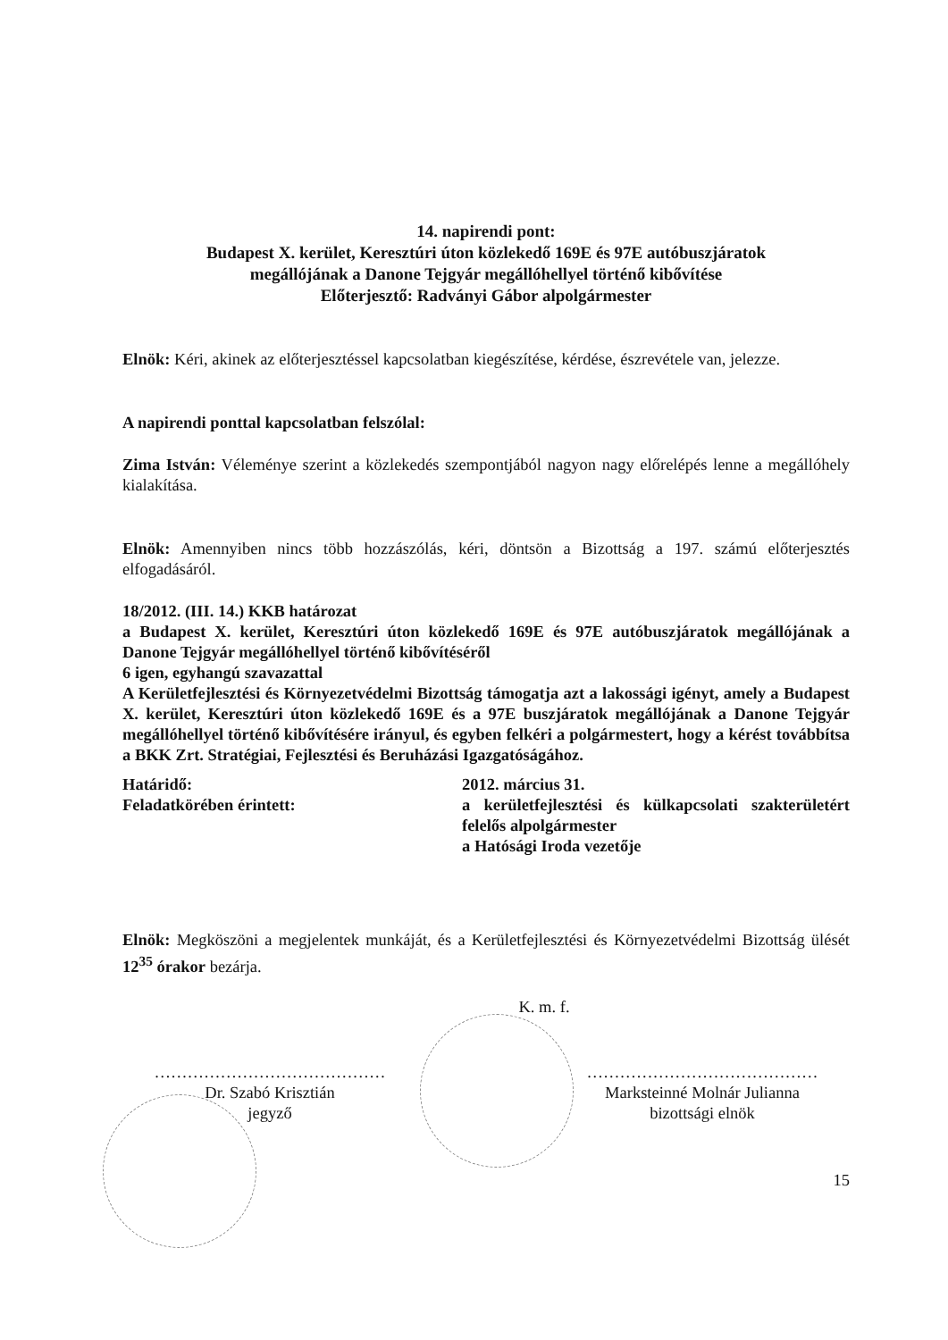14. napirendi pont:
Budapest X. kerület, Keresztúri úton közlekedő 169E és 97E autóbuszjáratok
megállójának a Danone Tejgyár megállóhellyel történő kibővítése
Előterjesztő: Radványi Gábor alpolgármester
Elnök: Kéri, akinek az előterjesztéssel kapcsolatban kiegészítése, kérdése, észrevétele van, jelezze.
A napirendi ponttal kapcsolatban felszólal:
Zima István: Véleménye szerint a közlekedés szempontjából nagyon nagy előrelépés lenne a megállóhely kialakítása.
Elnök: Amennyiben nincs több hozzászólás, kéri, döntsön a Bizottság a 197. számú előterjesztés elfogadásáról.
18/2012. (III. 14.) KKB határozat
a Budapest X. kerület, Keresztúri úton közlekedő 169E és 97E autóbuszjáratok megállójának a Danone Tejgyár megállóhellyel történő kibővítéséről
6 igen, egyhangú szavazattal
A Kerületfejlesztési és Környezetvédelmi Bizottság támogatja azt a lakossági igényt, amely a Budapest X. kerület, Keresztúri úton közlekedő 169E és a 97E buszjáratok megállójának a Danone Tejgyár megállóhellyel történő kibővítésére irányul, és egyben felkéri a polgármestert, hogy a kérést továbbítsa a BKK Zrt. Stratégiai, Fejlesztési és Beruházási Igazgatóságához.
Határidő: 2012. március 31.
Feladatkörében érintett: a kerületfejlesztési és külkapcsolati szakterületért felelős alpolgármester
a Hatósági Iroda vezetője
Elnök: Megköszöni a megjelentek munkáját, és a Kerületfejlesztési és Környezetvédelmi Bizottság ülését 12<sup>35</sup> órakor bezárja.
K. m. f.
……………………………………
Dr. Szabó Krisztián
jegyző
……………………………………
Marksteinné Molnár Julianna
bizottsági elnök
15